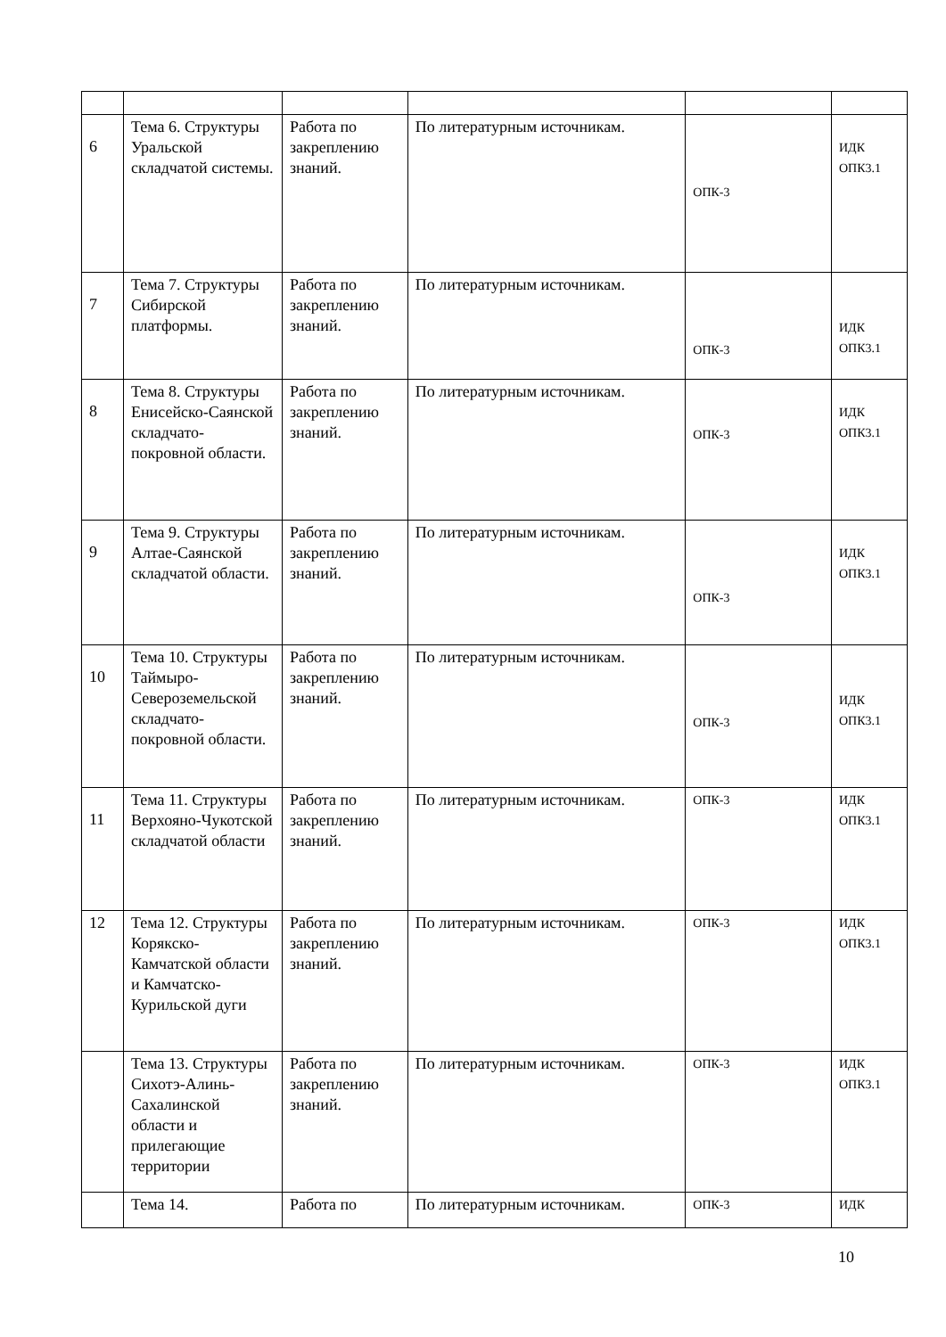| 6 | Тема 6. Структуры Уральской складчатой системы. | Работа по закреплению знаний. | По литературным источникам. | ОПК-3 | ИДК ОПК3.1 |
| 7 | Тема 7. Структуры Сибирской платформы. | Работа по закреплению знаний. | По литературным источникам. | ОПК-3 | ИДК ОПК3.1 |
| 8 | Тема 8. Структуры Енисейско-Саянской складчато-покровной области. | Работа по закреплению знаний. | По литературным источникам. | ОПК-3 | ИДК ОПК3.1 |
| 9 | Тема 9. Структуры Алтае-Саянской складчатой области. | Работа по закреплению знаний. | По литературным источникам. | ОПК-3 | ИДК ОПК3.1 |
| 10 | Тема 10. Структуры Таймыро-Североземельской складчато-покровной области. | Работа по закреплению знаний. | По литературным источникам. | ОПК-3 | ИДК ОПК3.1 |
| 11 | Тема 11. Структуры Верхояно-Чукотской складчатой области | Работа по закреплению знаний. | По литературным источникам. | ОПК-3 | ИДК ОПК3.1 |
| 12 | Тема 12. Структуры Корякско-Камчатской области и Камчатско-Курильской дуги | Работа по закреплению знаний. | По литературным источникам. | ОПК-3 | ИДК ОПК3.1 |
| | Тема 13. Структуры Сихотэ-Алинь-Сахалинской области и прилегающие территории | Работа по закреплению знаний. | По литературным источникам. | ОПК-3 | ИДК ОПК3.1 |
| | Тема 14. | Работа по | По литературным источникам. | ОПК-3 | ИДК |
10